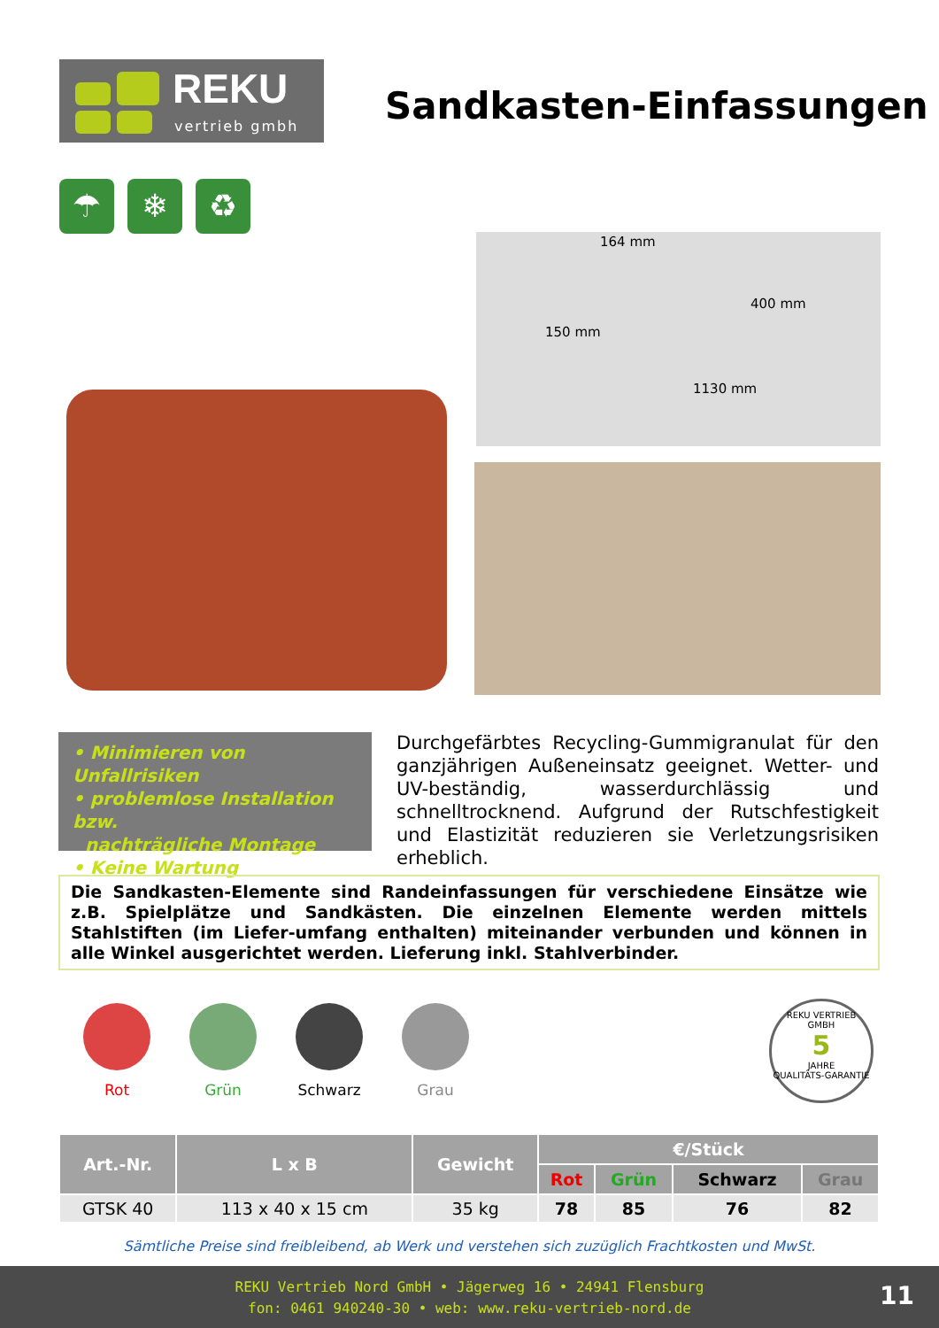REKU
vertrieb gmbh
Sandkasten-Einfassungen
☂ ❄ ♻
164 mm
400 mm
150 mm
1130 mm
• Minimieren von Unfallrisiken
• problemlose Installation bzw.
nachträgliche Montage
• Keine Wartung
Durchgefärbtes Recycling-Gummigranulat für den ganzjährigen Außeneinsatz geeignet. Wetter- und UV-beständig, wasserdurchlässig und schnelltrocknend. Aufgrund der Rutschfestigkeit und Elastizität reduzieren sie Verletzungsrisiken erheblich.
Die Sandkasten-Elemente sind Randeinfassungen für verschiedene Einsätze wie z.B. Spielplätze und Sandkästen. Die einzelnen Elemente werden mittels Stahlstiften (im Liefer-umfang enthalten) miteinander verbunden und können in alle Winkel ausgerichtet werden. Lieferung inkl. Stahlverbinder.
Rot Grün Schwarz Grau
REKU VERTRIEB GMBH
5
JAHRE
QUALITÄTS-GARANTIE
| Art.-Nr. | L x B | Gewicht | €/Stück | | | |
| --- | --- | --- | --- | --- | --- | --- |
| | | | Rot | Grün | Schwarz | Grau |
| GTSK 40 | 113 x 40 x 15 cm | 35 kg | 78 | 85 | 76 | 82 |
Sämtliche Preise sind freibleibend, ab Werk und verstehen sich zuzüglich Frachtkosten und MwSt.
REKU Vertrieb Nord GmbH • Jägerweg 16 • 24941 Flensburg
fon: 0461 940240-30 • web: www.reku-vertrieb-nord.de
11